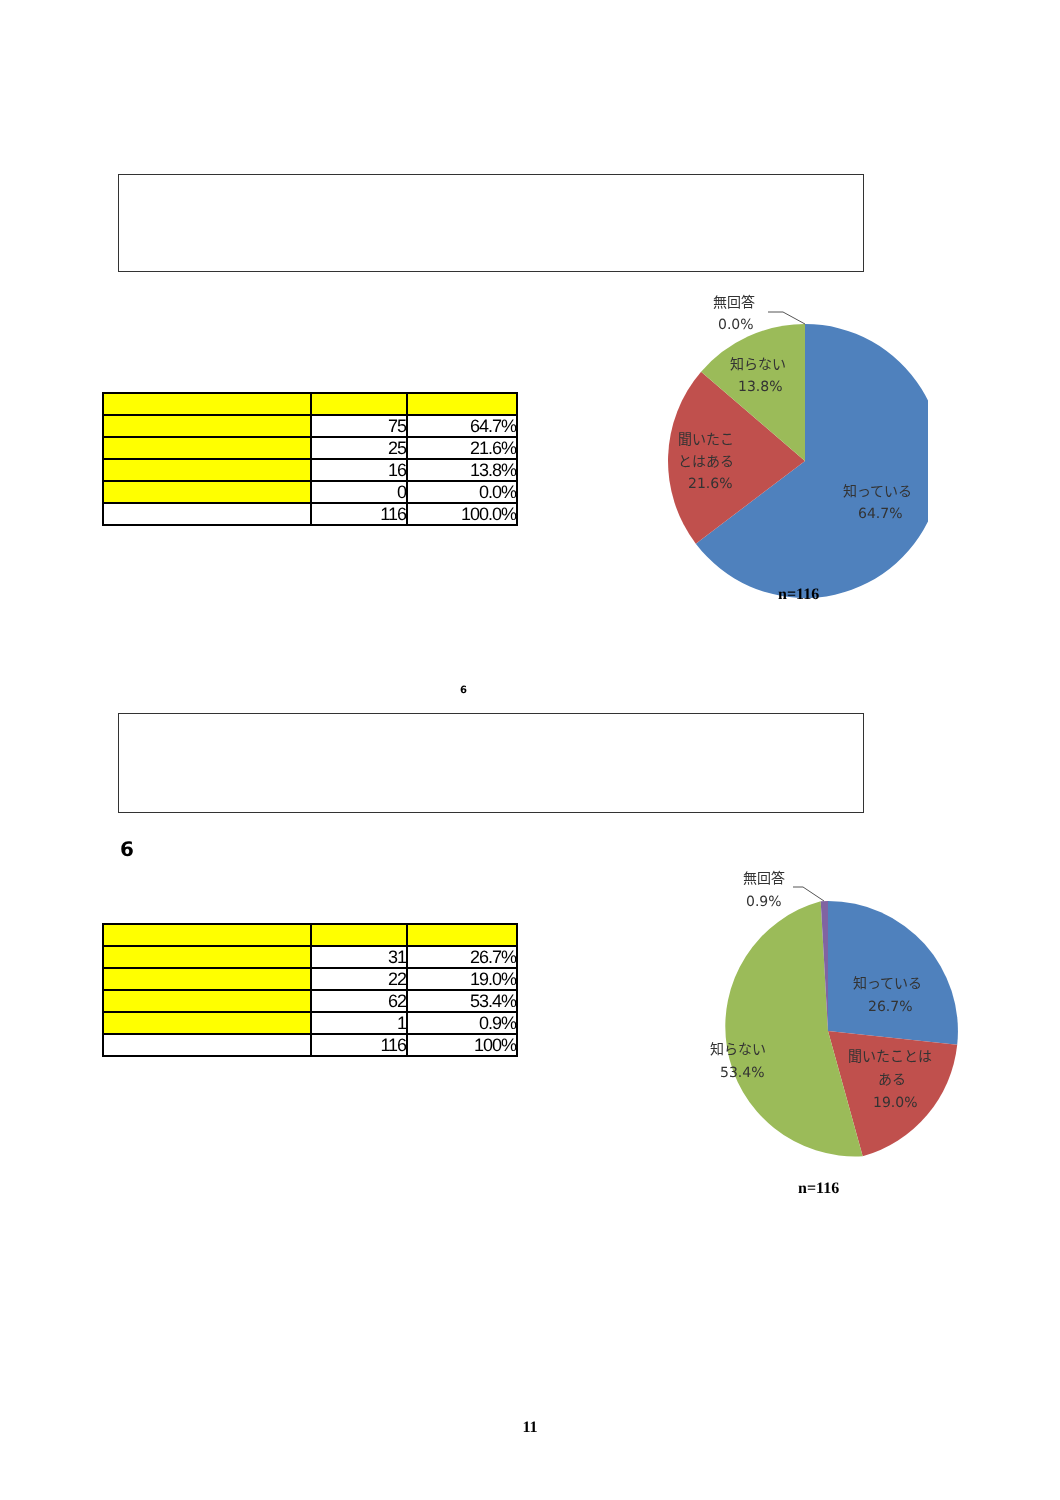| | 75 | 64.7% |
| | 25 | 21.6% |
| | 16 | 13.8% |
| | 0 | 0.0% |
| | 116 | 100.0% |
無回答
0.0%
知らない
13.8%
聞いたこ
とはある
21.6%
知っている
64.7%
n=116
6
6
| | 31 | 26.7% |
| | 22 | 19.0% |
| | 62 | 53.4% |
| | 1 | 0.9% |
| | 116 | 100% |
無回答
0.9%
知っている
26.7%
聞いたことは
ある
19.0%
知らない
53.4%
n=116
11